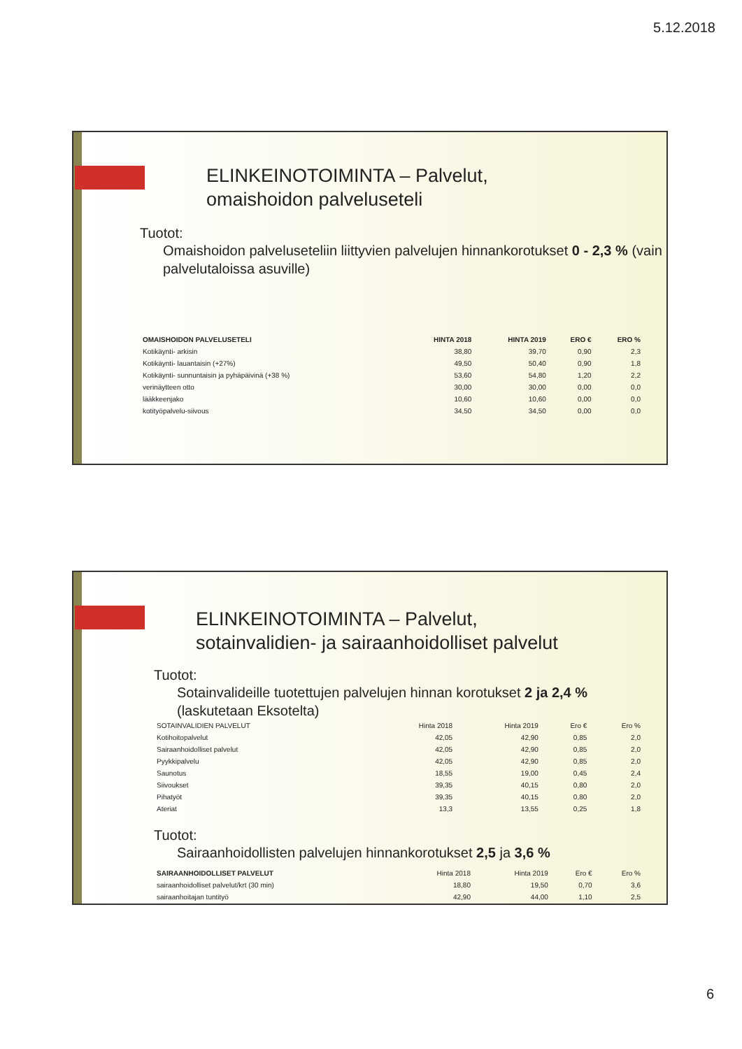5.12.2018
ELINKEINOTOIMINTA – Palvelut,
omaishoidon palveluseteli
Tuotot:
Omaishoidon palveluseteliin liittyvien palvelujen hinnankorotukset 0 - 2,3 % (vain palvelutaloissa asuville)
| OMAISHOIDON PALVELUSETELI | HINTA 2018 | HINTA 2019 | ERO € | ERO % |
| --- | --- | --- | --- | --- |
| Kotikäynti- arkisin | 38,80 | 39,70 | 0,90 | 2,3 |
| Kotikäynti- lauantaisin (+27%) | 49,50 | 50,40 | 0,90 | 1,8 |
| Kotikäynti- sunnuntaisin ja pyhäpäivinä (+38 %) | 53,60 | 54,80 | 1,20 | 2,2 |
| verinäytteen otto | 30,00 | 30,00 | 0,00 | 0,0 |
| lääkkeenjako | 10,60 | 10,60 | 0,00 | 0,0 |
| kotityöpalvelu-siivous | 34,50 | 34,50 | 0,00 | 0,0 |
ELINKEINOTOIMINTA – Palvelut,
sotainvalidien- ja sairaanhoidolliset palvelut
Tuotot:
Sotainvalideille tuotettujen palvelujen hinnan korotukset 2 ja 2,4 % (laskutetaan Eksotelta)
| SOTAINVALIDIEN PALVELUT | Hinta 2018 | Hinta 2019 | Ero € | Ero % |
| Kotihoitopalvelut | 42,05 | 42,90 | 0,85 | 2,0 |
| Sairaanhoidolliset palvelut | 42,05 | 42,90 | 0,85 | 2,0 |
| Pyykkipalvelu | 42,05 | 42,90 | 0,85 | 2,0 |
| Saunotus | 18,55 | 19,00 | 0,45 | 2,4 |
| Siivoukset | 39,35 | 40,15 | 0,80 | 2,0 |
| Pihatyöt | 39,35 | 40,15 | 0,80 | 2,0 |
| Ateriat | 13,3 | 13,55 | 0,25 | 1,8 |
Tuotot:
Sairaanhoidollisten palvelujen hinnankorotukset 2,5 ja 3,6 %
| SAIRAANHOIDOLLISET PALVELUT | Hinta 2018 | Hinta 2019 | Ero € | Ero % |
| sairaanhoidolliset palvelut/krt (30 min) | 18,80 | 19,50 | 0,70 | 3,6 |
| sairaanhoitajan tuntityö | 42,90 | 44,00 | 1,10 | 2,5 |
6